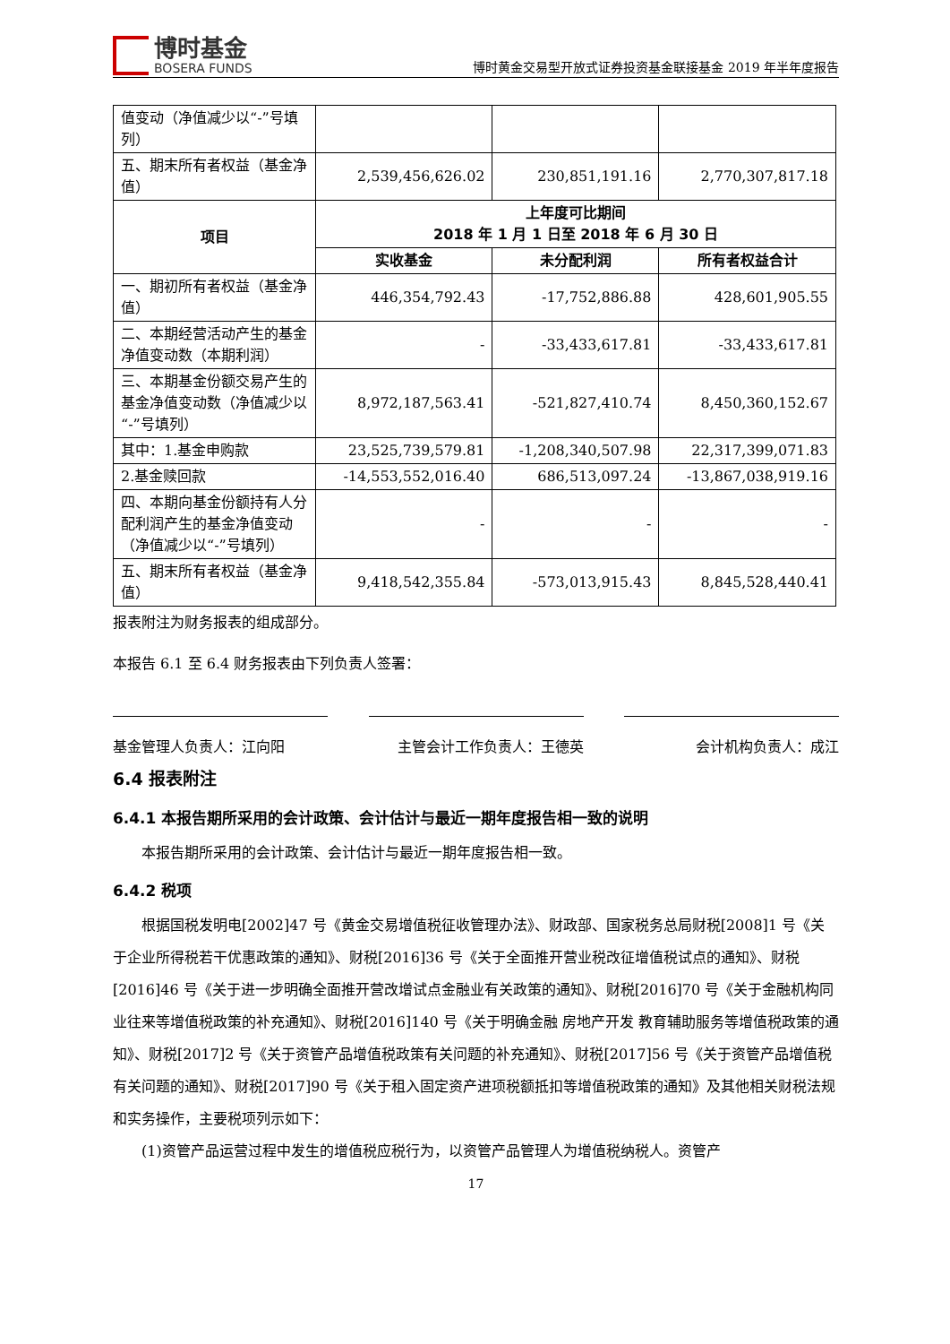博时基金
BOSERA FUNDS
博时黄金交易型开放式证券投资基金联接基金 2019 年半年度报告
| 值变动（净值减少以“-”号填列） | | | |
| 五、期末所有者权益（基金净值） | 2,539,456,626.02 | 230,851,191.16 | 2,770,307,817.18 |
| 项目 | 上年度可比期间 2018 年 1 月 1 日至 2018 年 6 月 30 日 | | |
| | 实收基金 | 未分配利润 | 所有者权益合计 |
| 一、期初所有者权益（基金净值） | 446,354,792.43 | -17,752,886.88 | 428,601,905.55 |
| 二、本期经营活动产生的基金净值变动数（本期利润） | - | -33,433,617.81 | -33,433,617.81 |
| 三、本期基金份额交易产生的基金净值变动数（净值减少以“-”号填列） | 8,972,187,563.41 | -521,827,410.74 | 8,450,360,152.67 |
| 其中：1.基金申购款 | 23,525,739,579.81 | -1,208,340,507.98 | 22,317,399,071.83 |
| 2.基金赎回款 | -14,553,552,016.40 | 686,513,097.24 | -13,867,038,919.16 |
| 四、本期向基金份额持有人分配利润产生的基金净值变动（净值减少以“-”号填列） | - | - | - |
| 五、期末所有者权益（基金净值） | 9,418,542,355.84 | -573,013,915.43 | 8,845,528,440.41 |
报表附注为财务报表的组成部分。
本报告 6.1 至 6.4 财务报表由下列负责人签署：
基金管理人负责人：江向阳 主管会计工作负责人：王德英 会计机构负责人：成江
6.4 报表附注
6.4.1 本报告期所采用的会计政策、会计估计与最近一期年度报告相一致的说明
本报告期所采用的会计政策、会计估计与最近一期年度报告相一致。
6.4.2 税项
根据国税发明电[2002]47 号《黄金交易增值税征收管理办法》、财政部、国家税务总局财税[2008]1 号《关于企业所得税若干优惠政策的通知》、财税[2016]36 号《关于全面推开营业税改征增值税试点的通知》、财税[2016]46 号《关于进一步明确全面推开营改增试点金融业有关政策的通知》、财税[2016]70 号《关于金融机构同业往来等增值税政策的补充通知》、财税[2016]140 号《关于明确金融 房地产开发 教育辅助服务等增值税政策的通知》、财税[2017]2 号《关于资管产品增值税政策有关问题的补充通知》、财税[2017]56 号《关于资管产品增值税有关问题的通知》、财税[2017]90 号《关于租入固定资产进项税额抵扣等增值税政策的通知》及其他相关财税法规和实务操作，主要税项列示如下：
(1)资管产品运营过程中发生的增值税应税行为，以资管产品管理人为增值税纳税人。资管产
17